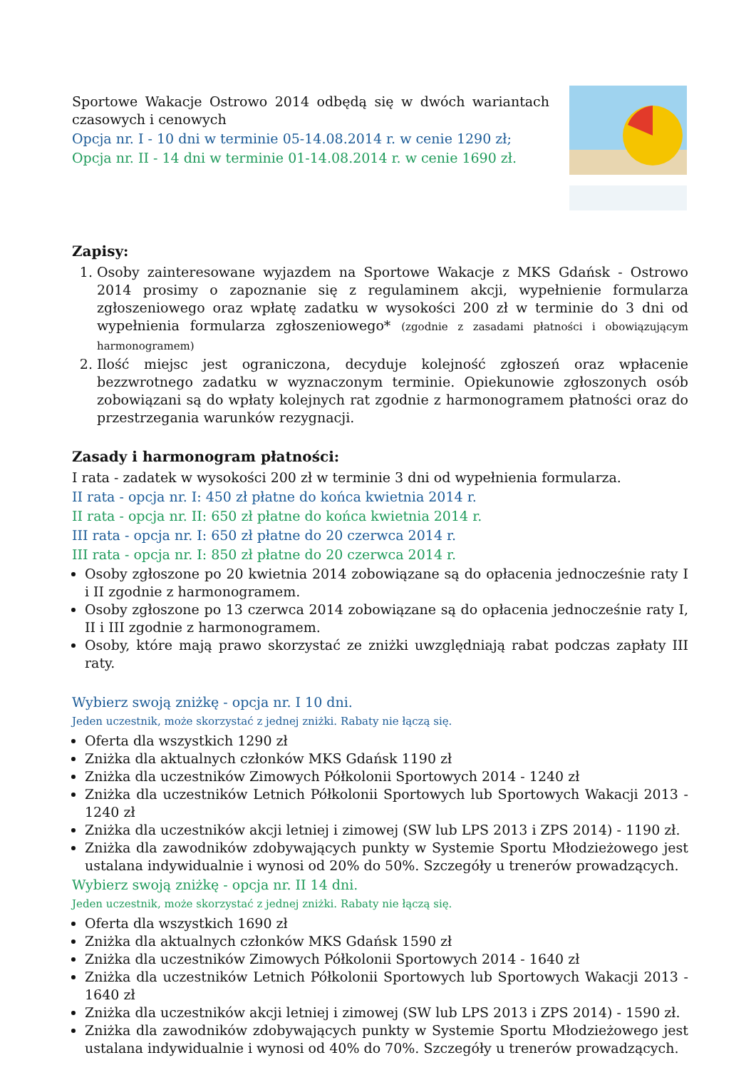Sportowe Wakacje Ostrowo 2014 odbędą się w dwóch wariantach czasowych i cenowych
Opcja nr. I - 10 dni w terminie 05-14.08.2014 r. w cenie 1290 zł;
Opcja nr. II - 14 dni w terminie 01-14.08.2014 r. w cenie 1690 zł.
Zapisy:
1. Osoby zainteresowane wyjazdem na Sportowe Wakacje z MKS Gdańsk - Ostrowo 2014 prosimy o zapoznanie się z regulaminem akcji, wypełnienie formularza zgłoszeniowego oraz wpłatę zadatku w wysokości 200 zł w terminie do 3 dni od wypełnienia formularza zgłoszeniowego* (zgodnie z zasadami płatności i obowiązującym harmonogramem)
2. Ilość miejsc jest ograniczona, decyduje kolejność zgłoszeń oraz wpłacenie bezzwrotnego zadatku w wyznaczonym terminie. Opiekunowie zgłoszonych osób zobowiązani są do wpłaty kolejnych rat zgodnie z harmonogramem płatności oraz do przestrzegania warunków rezygnacji.
Zasady i harmonogram płatności:
I rata - zadatek w wysokości 200 zł w terminie 3 dni od wypełnienia formularza.
II rata - opcja nr. I: 450 zł płatne do końca kwietnia 2014 r.
II rata - opcja nr. II: 650 zł płatne do końca kwietnia 2014 r.
III rata - opcja nr. I: 650 zł płatne do 20 czerwca 2014 r.
III rata - opcja nr. I: 850 zł płatne do 20 czerwca 2014 r.
Osoby zgłoszone po 20 kwietnia 2014 zobowiązane są do opłacenia jednocześnie raty I i II zgodnie z harmonogramem.
Osoby zgłoszone po 13 czerwca 2014 zobowiązane są do opłacenia jednocześnie raty I, II i III zgodnie z harmonogramem.
Osoby, które mają prawo skorzystać ze zniżki uwzględniają rabat podczas zapłaty III raty.
Wybierz swoją zniżkę - opcja nr. I 10 dni.
Jeden uczestnik, może skorzystać z jednej zniżki. Rabaty nie łączą się.
Oferta dla wszystkich 1290 zł
Zniżka dla aktualnych członków MKS Gdańsk 1190 zł
Zniżka dla uczestników Zimowych Półkolonii Sportowych 2014 - 1240 zł
Zniżka dla uczestników Letnich Półkolonii Sportowych lub Sportowych Wakacji 2013 - 1240 zł
Zniżka dla uczestników akcji letniej i zimowej (SW lub LPS 2013 i ZPS 2014) - 1190 zł.
Zniżka dla zawodników zdobywających punkty w Systemie Sportu Młodzieżowego jest ustalana indywidualnie i wynosi od 20% do 50%. Szczegóły u trenerów prowadzących.
Wybierz swoją zniżkę - opcja nr. II 14 dni.
Jeden uczestnik, może skorzystać z jednej zniżki. Rabaty nie łączą się.
Oferta dla wszystkich 1690 zł
Zniżka dla aktualnych członków MKS Gdańsk 1590 zł
Zniżka dla uczestników Zimowych Półkolonii Sportowych 2014 - 1640 zł
Zniżka dla uczestników Letnich Półkolonii Sportowych lub Sportowych Wakacji 2013 - 1640 zł
Zniżka dla uczestników akcji letniej i zimowej (SW lub LPS 2013 i ZPS 2014) - 1590 zł.
Zniżka dla zawodników zdobywających punkty w Systemie Sportu Młodzieżowego jest ustalana indywidualnie i wynosi od 40% do 70%. Szczegóły u trenerów prowadzących.